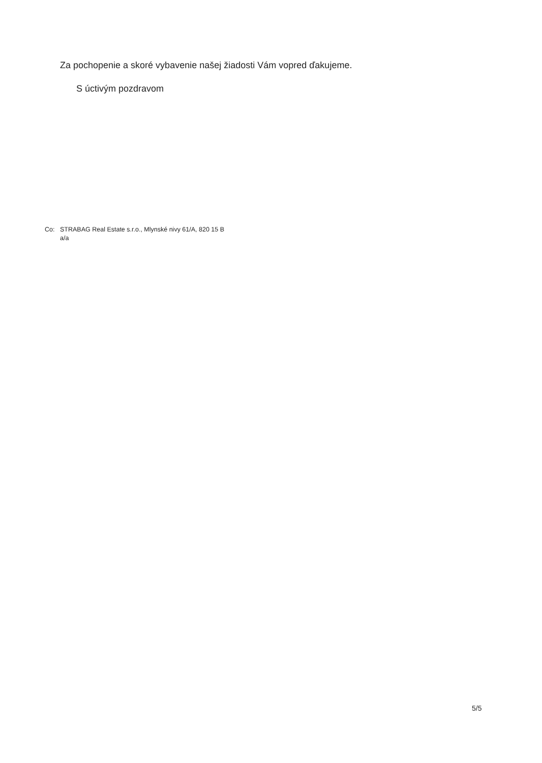Za pochopenie a skoré vybavenie našej žiadosti Vám vopred ďakujeme.
S úctivým pozdravom
Co: STRABAG Real Estate s.r.o., Mlynské nivy 61/A, 820 15 B
a/a
5/5